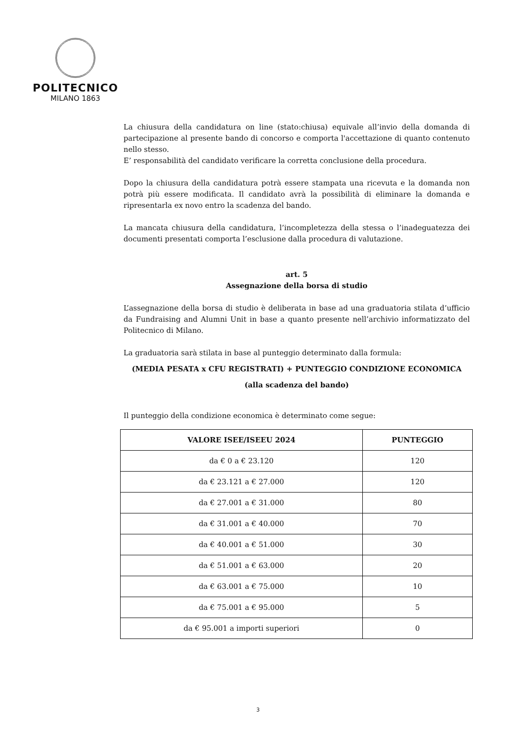POLITECNICO
MILANO 1863
La chiusura della candidatura on line (stato:chiusa) equivale all’invio della domanda di partecipazione al presente bando di concorso e comporta l'accettazione di quanto contenuto nello stesso.
E’ responsabilità del candidato verificare la corretta conclusione della procedura.
Dopo la chiusura della candidatura potrà essere stampata una ricevuta e la domanda non potrà più essere modificata. Il candidato avrà la possibilità di eliminare la domanda e ripresentarla ex novo entro la scadenza del bando.
La mancata chiusura della candidatura, l’incompletezza della stessa o l’inadeguatezza dei documenti presentati comporta l’esclusione dalla procedura di valutazione.
art. 5
Assegnazione della borsa di studio
L’assegnazione della borsa di studio è deliberata in base ad una graduatoria stilata d’ufficio da Fundraising and Alumni Unit in base a quanto presente nell’archivio informatizzato del Politecnico di Milano.
La graduatoria sarà stilata in base al punteggio determinato dalla formula:
(MEDIA PESATA x CFU REGISTRATI) + PUNTEGGIO CONDIZIONE ECONOMICA
(alla scadenza del bando)
Il punteggio della condizione economica è determinato come segue:
| VALORE ISEE/ISEEU 2024 | PUNTEGGIO |
| --- | --- |
| da € 0 a € 23.120 | 120 |
| da € 23.121 a € 27.000 | 120 |
| da € 27.001 a € 31.000 | 80 |
| da € 31.001 a € 40.000 | 70 |
| da € 40.001 a € 51.000 | 30 |
| da € 51.001 a € 63.000 | 20 |
| da € 63.001 a € 75.000 | 10 |
| da € 75.001 a € 95.000 | 5 |
| da € 95.001 a importi superiori | 0 |
3